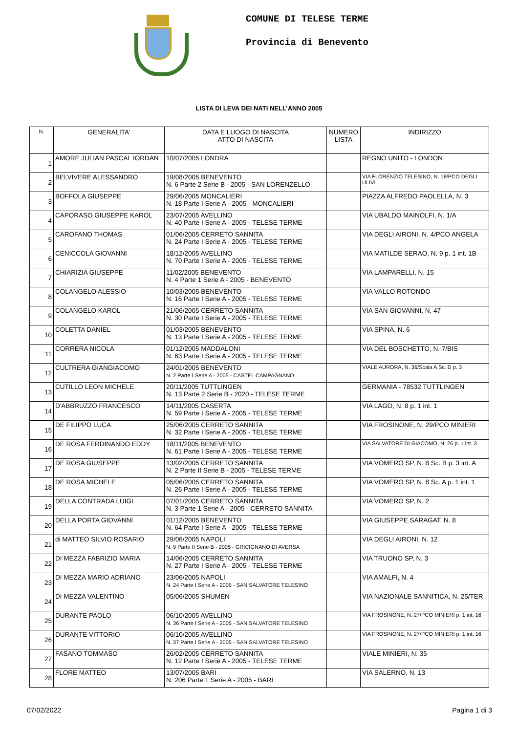COMUNE DI TELESE TERME
Provincia di Benevento
LISTA DI LEVA DEI NATI NELL’ANNO 2005
| N. | GENERALITA' | DATA E LUOGO DI NASCITA ATTO DI NASCITA | NUMERO LISTA | INDIRIZZO |
| --- | --- | --- | --- | --- |
| 1 | AMORE JULIAN PASCAL IORDAN | 10/07/2005 LONDRA | | REGNO UNITO - LONDON |
| 2 | BELVIVERE ALESSANDRO | 19/08/2005 BENEVENTO N. 6 Parte 2 Serie B - 2005 - SAN LORENZELLO | | VIA FLORENZIO TELESINO, N. 18/PCO DEGLI ULIVI |
| 3 | BOFFOLA GIUSEPPE | 29/06/2005 MONCALIERI N. 18 Parte I Serie A - 2005 - MONCALIERI | | PIAZZA ALFREDO PAOLELLA, N. 3 |
| 4 | CAPORASO GIUSEPPE KAROL | 23/07/2005 AVELLINO N. 40 Parte I Serie A - 2005 - TELESE TERME | | VIA UBALDO MAINOLFI, N. 1/A |
| 5 | CAROFANO THOMAS | 01/06/2005 CERRETO SANNITA N. 24 Parte I Serie A - 2005 - TELESE TERME | | VIA DEGLI AIRONI, N. 4/PCO ANGELA |
| 6 | CENICCOLA GIOVANNI | 18/12/2005 AVELLINO N. 70 Parte I Serie A - 2005 - TELESE TERME | | VIA MATILDE SERAO, N. 9 p. 1 int. 1B |
| 7 | CHIARIZIA GIUSEPPE | 11/02/2005 BENEVENTO N. 4 Parte 1 Serie A - 2005 - BENEVENTO | | VIA LAMPARELLI, N. 15 |
| 8 | COLANGELO ALESSIO | 10/03/2005 BENEVENTO N. 16 Parte I Serie A - 2005 - TELESE TERME | | VIA VALLO ROTONDO |
| 9 | COLANGELO KAROL | 21/06/2005 CERRETO SANNITA N. 30 Parte I Serie A - 2005 - TELESE TERME | | VIA SAN GIOVANNI, N. 47 |
| 10 | COLETTA DANIEL | 01/03/2005 BENEVENTO N. 13 Parte I Serie A - 2005 - TELESE TERME | | VIA SPINA, N. 6 |
| 11 | CORRERA NICOLA | 01/12/2005 MADDALONI N. 63 Parte I Serie A - 2005 - TELESE TERME | | VIA DEL BOSCHETTO, N. 7/BIS |
| 12 | CULTRERA GIANGIACOMO | 24/01/2005 BENEVENTO N. 2 Parte I Serie A - 2005 - CASTEL CAMPAGNANO | | VIALE AURORA, N. 36/Scala A Sc. D p. 3 |
| 13 | CUTILLO LEON MICHELE | 20/11/2005 TUTTLINGEN N. 13 Parte 2 Serie B - 2020 - TELESE TERME | | GERMANIA - 78532 TUTTLINGEN |
| 14 | D'ABBRUZZO FRANCESCO | 14/11/2005 CASERTA N. 59 Parte I Serie A - 2005 - TELESE TERME | | VIA LAGO, N. 8 p. 1 int. 1 |
| 15 | DE FILIPPO LUCA | 25/06/2005 CERRETO SANNITA N. 32 Parte I Serie A - 2005 - TELESE TERME | | VIA FROSINONE, N. 29/PCO MINIERI |
| 16 | DE ROSA FERDINANDO EDDY | 18/11/2005 BENEVENTO N. 61 Parte I Serie A - 2005 - TELESE TERME | | VIA SALVATORE DI GIACOMO, N. 26 p. 1 int. 3 |
| 17 | DE ROSA GIUSEPPE | 13/02/2005 CERRETO SANNITA N. 2 Parte II Serie B - 2005 - TELESE TERME | | VIA VOMERO SP, N. 8 Sc. B p. 3 int. A |
| 18 | DE ROSA MICHELE | 05/06/2005 CERRETO SANNITA N. 26 Parte I Serie A - 2005 - TELESE TERME | | VIA VOMERO SP, N. 8 Sc. A p. 1 int. 1 |
| 19 | DELLA CONTRADA LUIGI | 07/01/2005 CERRETO SANNITA N. 3 Parte 1 Serie A - 2005 - CERRETO SANNITA | | VIA VOMERO SP, N. 2 |
| 20 | DELLA PORTA GIOVANNI | 01/12/2005 BENEVENTO N. 64 Parte I Serie A - 2005 - TELESE TERME | | VIA GIUSEPPE SARAGAT, N. 8 |
| 21 | di MATTEO SILVIO ROSARIO | 29/06/2005 NAPOLI N. 9 Parte II Serie B - 2005 - GRICIGNANO DI AVERSA | | VIA DEGLI AIRONI, N. 12 |
| 22 | DI MEZZA FABRIZIO MARIA | 14/06/2005 CERRETO SANNITA N. 27 Parte I Serie A - 2005 - TELESE TERME | | VIA TRUONO SP, N. 3 |
| 23 | DI MEZZA MARIO ADRIANO | 23/06/2005 NAPOLI N. 24 Parte I Serie A - 2005 - SAN SALVATORE TELESINO | | VIA AMALFI, N. 4 |
| 24 | DI MEZZA VALENTINO | 05/06/2005 SHUMEN | | VIA NAZIONALE SANNITICA, N. 25/TER |
| 25 | DURANTE PAOLO | 06/10/2005 AVELLINO N. 36 Parte I Serie A - 2005 - SAN SALVATORE TELESINO | | VIA FROSINONE, N. 27/PCO MINIERI p. 1 int. 16 |
| 26 | DURANTE VITTORIO | 06/10/2005 AVELLINO N. 37 Parte I Serie A - 2005 - SAN SALVATORE TELESINO | | VIA FROSINONE, N. 27/PCO MINIERI p. 1 int. 16 |
| 27 | FASANO TOMMASO | 26/02/2005 CERRETO SANNITA N. 12 Parte I Serie A - 2005 - TELESE TERME | | VIALE MINIERI, N. 35 |
| 28 | FLORE MATTEO | 13/07/2005 BARI N. 206 Parte 1 Serie A - 2005 - BARI | | VIA SALERNO, N. 13 |
07/02/2022 Pagina 1 di 3